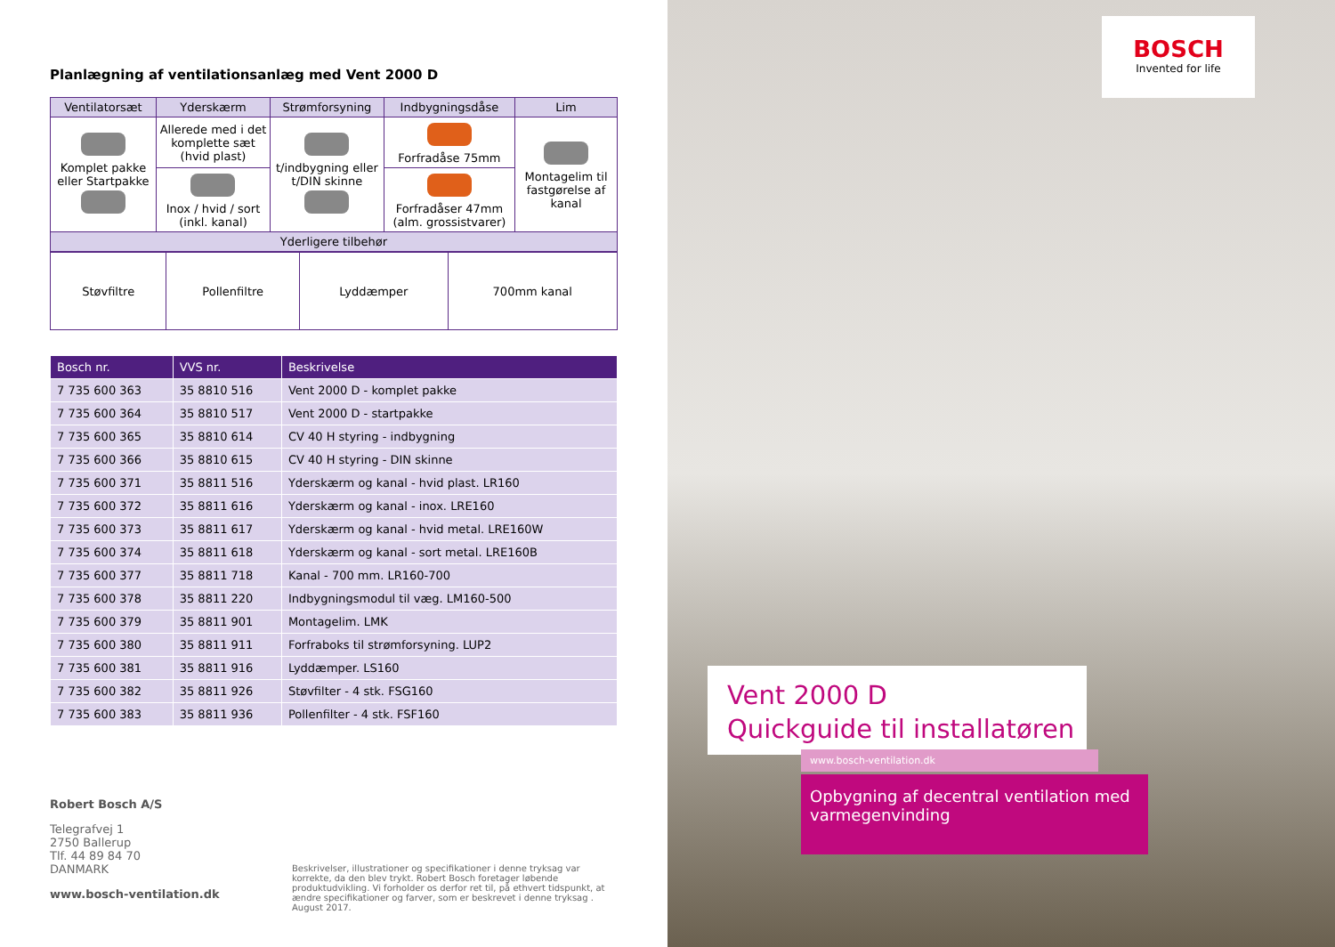Planlægning af ventilationsanlæg med Vent 2000 D
| Ventilatorsæt | Yderskærm | Strømforsyning | Indbygningsdåse | Lim |
| --- | --- | --- | --- | --- |
| Komplet pakke eller Startpakke | Allerede med i det komplette sæt (hvid plast) | t/indbygning eller t/DIN skinne | Forfradåse 75mm | Montagelim til fastgørelse af kanal |
| | Inox / hvid / sort (inkl. kanal) | | Forfradåser 47mm (alm. grossistvarer) | |
| Yderligere tilbehør | | | | |
| Støvfiltre | Pollenfiltre | Lyddæmper | 700mm kanal |
| Bosch nr. | VVS nr. | Beskrivelse |
| --- | --- | --- |
| 7 735 600 363 | 35 8810 516 | Vent 2000 D - komplet pakke |
| 7 735 600 364 | 35 8810 517 | Vent 2000 D - startpakke |
| 7 735 600 365 | 35 8810 614 | CV 40 H styring - indbygning |
| 7 735 600 366 | 35 8810 615 | CV 40 H styring - DIN skinne |
| 7 735 600 371 | 35 8811 516 | Yderskærm og kanal - hvid plast. LR160 |
| 7 735 600 372 | 35 8811 616 | Yderskærm og kanal - inox. LRE160 |
| 7 735 600 373 | 35 8811 617 | Yderskærm og kanal - hvid metal. LRE160W |
| 7 735 600 374 | 35 8811 618 | Yderskærm og kanal - sort metal. LRE160B |
| 7 735 600 377 | 35 8811 718 | Kanal - 700 mm. LR160-700 |
| 7 735 600 378 | 35 8811 220 | Indbygningsmodul til væg. LM160-500 |
| 7 735 600 379 | 35 8811 901 | Montagelim. LMK |
| 7 735 600 380 | 35 8811 911 | Forfraboks til strømforsyning. LUP2 |
| 7 735 600 381 | 35 8811 916 | Lyddæmper. LS160 |
| 7 735 600 382 | 35 8811 926 | Støvfilter - 4 stk. FSG160 |
| 7 735 600 383 | 35 8811 936 | Pollenfilter - 4 stk. FSF160 |
Robert Bosch A/S
Telegrafvej 1
2750 Ballerup
Tlf. 44 89 84 70
DANMARK
www.bosch-ventilation.dk
Beskrivelser, illustrationer og specifikationer i denne tryksag var korrekte, da den blev trykt. Robert Bosch foretager løbende produktudvikling. Vi forholder os derfor ret til, på ethvert tidspunkt, at ændre specifikationer og farver, som er beskrevet i denne tryksag . August 2017.
BOSCH
Invented for life
Vent 2000 D
Quickguide til installatøren
www.bosch-ventilation.dk
Opbygning af decentral ventilation med varmegenvinding